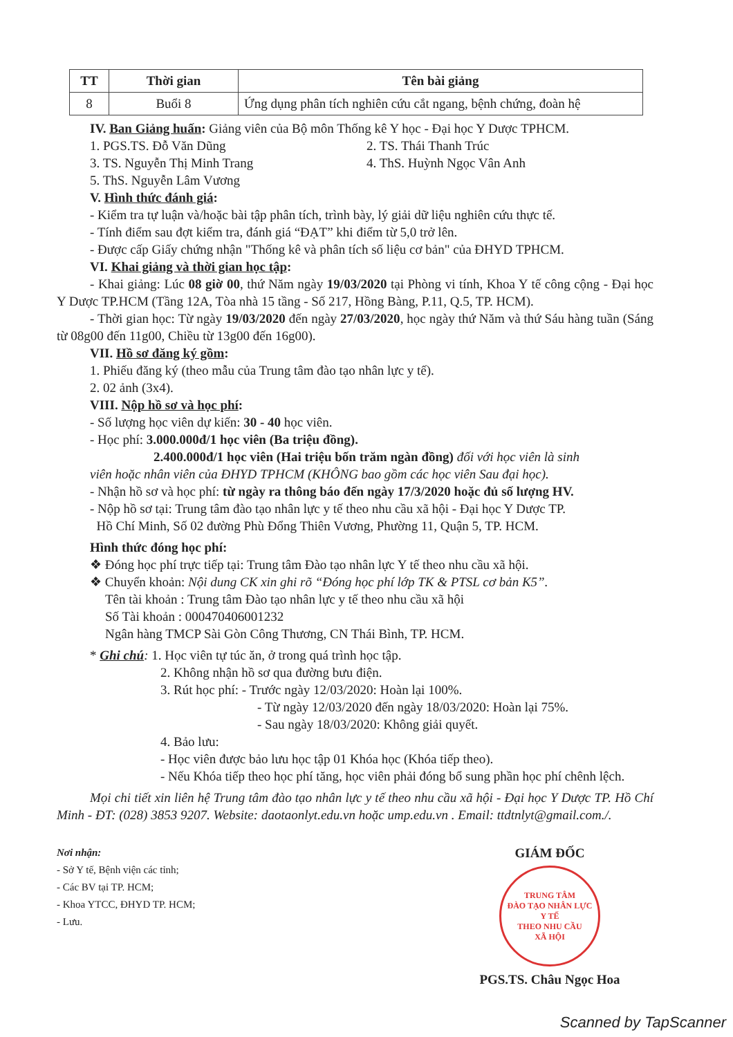| TT | Thời gian | Tên bài giảng |
| --- | --- | --- |
| 8 | Buổi 8 | Ứng dụng phân tích nghiên cứu cắt ngang, bệnh chứng, đoàn hệ |
IV. Ban Giảng huấn: Giảng viên của Bộ môn Thống kê Y học - Đại học Y Dược TPHCM.
1. PGS.TS. Đỗ Văn Dũng 2. TS. Thái Thanh Trúc
3. TS. Nguyễn Thị Minh Trang 4. ThS. Huỳnh Ngọc Vân Anh
5. ThS. Nguyễn Lâm Vương
V. Hình thức đánh giá:
- Kiểm tra tự luận và/hoặc bài tập phân tích, trình bày, lý giải dữ liệu nghiên cứu thực tế.
- Tính điểm sau đợt kiểm tra, đánh giá “ĐẠT” khi điểm từ 5,0 trở lên.
- Được cấp Giấy chứng nhận "Thống kê và phân tích số liệu cơ bản" của ĐHYD TPHCM.
VI. Khai giảng và thời gian học tập:
- Khai giảng: Lúc 08 giờ 00, thứ Năm ngày 19/03/2020 tại Phòng vi tính, Khoa Y tế công cộng - Đại học Y Dược TP.HCM (Tầng 12A, Tòa nhà 15 tầng - Số 217, Hồng Bàng, P.11, Q.5, TP. HCM).
- Thời gian học: Từ ngày 19/03/2020 đến ngày 27/03/2020, học ngày thứ Năm và thứ Sáu hàng tuần (Sáng từ 08g00 đến 11g00, Chiều từ 13g00 đến 16g00).
VII. Hồ sơ đăng ký gồm:
1. Phiếu đăng ký (theo mẫu của Trung tâm đào tạo nhân lực y tế).
2. 02 ảnh (3x4).
VIII. Nộp hồ sơ và học phí:
- Số lượng học viên dự kiến: 30 - 40 học viên.
- Học phí: 3.000.000đ/1 học viên (Ba triệu đồng).
2.400.000đ/1 học viên (Hai triệu bốn trăm ngàn đồng) đối với học viên là sinh
viên hoặc nhân viên của ĐHYD TPHCM (KHÔNG bao gồm các học viên Sau đại học).
- Nhận hồ sơ và học phí: từ ngày ra thông báo đến ngày 17/3/2020 hoặc đủ số lượng HV.
- Nộp hồ sơ tại: Trung tâm đào tạo nhân lực y tế theo nhu cầu xã hội - Đại học Y Dược TP.
Hồ Chí Minh, Số 02 đường Phù Đổng Thiên Vương, Phường 11, Quận 5, TP. HCM.
Hình thức đóng học phí:
❖ Đóng học phí trực tiếp tại: Trung tâm Đào tạo nhân lực Y tế theo nhu cầu xã hội.
❖ Chuyển khoản: Nội dung CK xin ghi rõ “Đóng học phí lớp TK & PTSL cơ bản K5”.
Tên tài khoản : Trung tâm Đào tạo nhân lực y tế theo nhu cầu xã hội
Số Tài khoản : 000470406001232
Ngân hàng TMCP Sài Gòn Công Thương, CN Thái Bình, TP. HCM.
* Ghi chú: 1. Học viên tự túc ăn, ở trong quá trình học tập.
2. Không nhận hồ sơ qua đường bưu điện.
3. Rút học phí: - Trước ngày 12/03/2020: Hoàn lại 100%.
- Từ ngày 12/03/2020 đến ngày 18/03/2020: Hoàn lại 75%.
- Sau ngày 18/03/2020: Không giải quyết.
4. Bảo lưu:
- Học viên được bảo lưu học tập 01 Khóa học (Khóa tiếp theo).
- Nếu Khóa tiếp theo học phí tăng, học viên phải đóng bổ sung phần học phí chênh lệch.
Mọi chi tiết xin liên hệ Trung tâm đào tạo nhân lực y tế theo nhu cầu xã hội - Đại học Y Dược TP. Hồ Chí Minh - ĐT: (028) 3853 9207. Website: daotaonlyt.edu.vn hoặc ump.edu.vn . Email: ttdtnlyt@gmail.com./.
Nơi nhận:
- Sở Y tế, Bệnh viện các tỉnh;
- Các BV tại TP. HCM;
- Khoa YTCC, ĐHYD TP. HCM;
- Lưu.
GIÁM ĐỐC
TRUNG TÂM
ĐÀO TẠO NHÂN LỰC
Y TẾ
THEO NHU CẦU
XÃ HỘI
PGS.TS. Châu Ngọc Hoa
Scanned by TapScanner